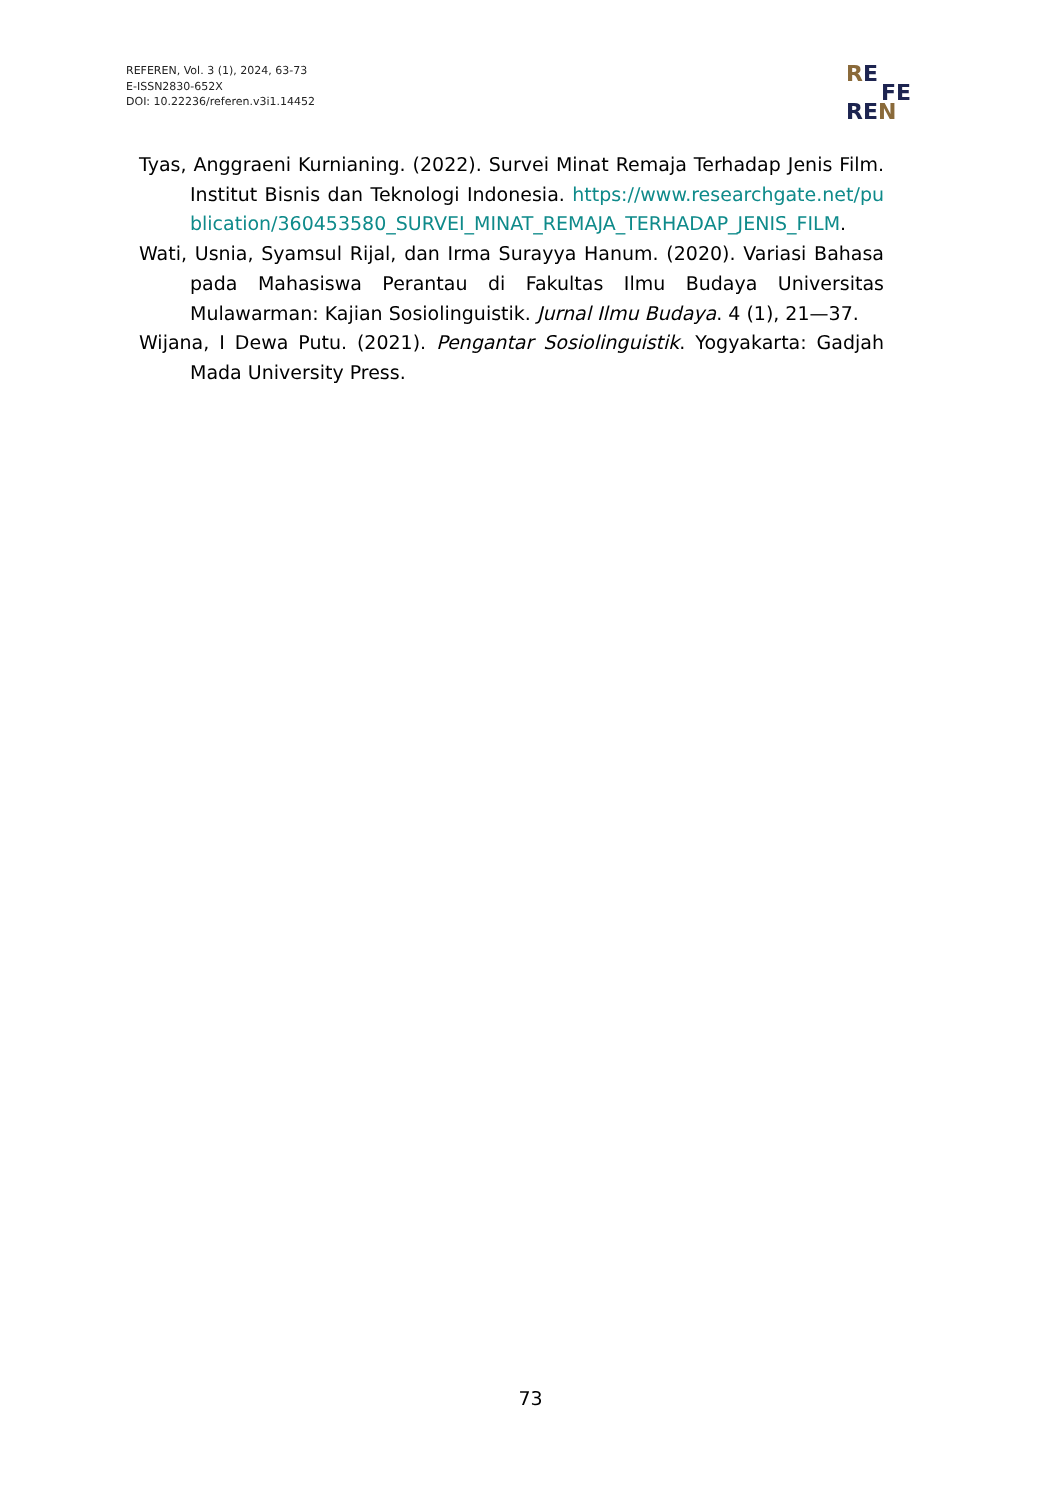REFEREN, Vol. 3 (1), 2024, 63-73
E-ISSN2830-652X
DOI: 10.22236/referen.v3i1.14452
RE
FE
REN
Tyas, Anggraeni Kurnianing. (2022). Survei Minat Remaja Terhadap Jenis Film. Institut Bisnis dan Teknologi Indonesia. https://www.researchgate.net/publication/360453580_SURVEI_MINAT_REMAJA_TERHADAP_JENIS_FILM.
Wati, Usnia, Syamsul Rijal, dan Irma Surayya Hanum. (2020). Variasi Bahasa pada Mahasiswa Perantau di Fakultas Ilmu Budaya Universitas Mulawarman: Kajian Sosiolinguistik. Jurnal Ilmu Budaya. 4 (1), 21—37.
Wijana, I Dewa Putu. (2021). Pengantar Sosiolinguistik. Yogyakarta: Gadjah Mada University Press.
73